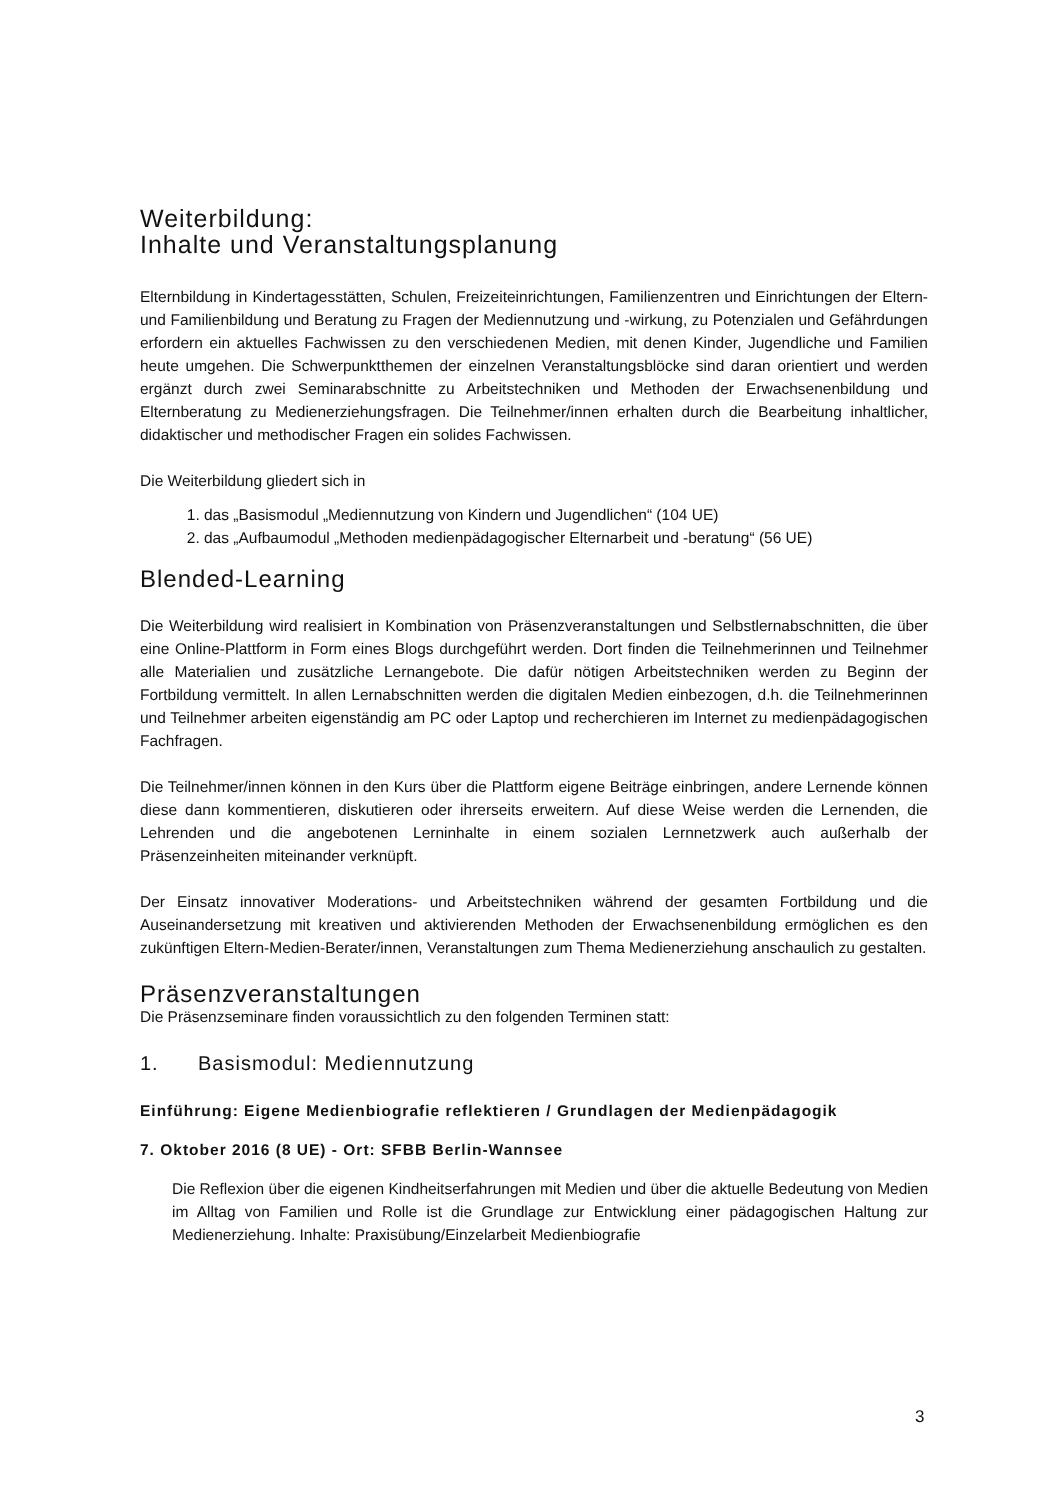Weiterbildung:
Inhalte und Veranstaltungsplanung
Elternbildung in Kindertagesstätten, Schulen, Freizeiteinrichtungen, Familienzentren und Einrichtungen der Eltern- und Familienbildung und Beratung zu Fragen der Mediennutzung und -wirkung, zu Potenzialen und Gefährdungen erfordern ein aktuelles Fachwissen zu den verschiedenen Medien, mit denen Kinder, Jugendliche und Familien heute umgehen. Die Schwerpunktthemen der einzelnen Veranstaltungsblöcke sind daran orientiert und werden ergänzt durch zwei Seminarabschnitte zu Arbeitstechniken und Methoden der Erwachsenenbildung und Elternberatung zu Medienerziehungsfragen. Die Teilnehmer/innen erhalten durch die Bearbeitung inhaltlicher, didaktischer und methodischer Fragen ein solides Fachwissen.
Die Weiterbildung gliedert sich in
1. das „Basismodul „Mediennutzung von Kindern und Jugendlichen“ (104 UE)
2. das „Aufbaumodul „Methoden medienpädagogischer Elternarbeit und -beratung“ (56 UE)
Blended-Learning
Die Weiterbildung wird realisiert in Kombination von Präsenzveranstaltungen und Selbstlernabschnitten, die über eine Online-Plattform in Form eines Blogs durchgeführt werden. Dort finden die Teilnehmerinnen und Teilnehmer alle Materialien und zusätzliche Lernangebote. Die dafür nötigen Arbeitstechniken werden zu Beginn der Fortbildung vermittelt. In allen Lernabschnitten werden die digitalen Medien einbezogen, d.h. die Teilnehmerinnen und Teilnehmer arbeiten eigenständig am PC oder Laptop und recherchieren im Internet zu medienpädagogischen Fachfragen.
Die Teilnehmer/innen können in den Kurs über die Plattform eigene Beiträge einbringen, andere Lernende können diese dann kommentieren, diskutieren oder ihrerseits erweitern. Auf diese Weise werden die Lernenden, die Lehrenden und die angebotenen Lerninhalte in einem sozialen Lernnetzwerk auch außerhalb der Präsenzeinheiten miteinander verknüpft.
Der Einsatz innovativer Moderations- und Arbeitstechniken während der gesamten Fortbildung und die Auseinandersetzung mit kreativen und aktivierenden Methoden der Erwachsenenbildung ermöglichen es den zukünftigen Eltern-Medien-Berater/innen, Veranstaltungen zum Thema Medienerziehung anschaulich zu gestalten.
Präsenzveranstaltungen
Die Präsenzseminare finden voraussichtlich zu den folgenden Terminen statt:
1. Basismodul: Mediennutzung
Einführung: Eigene Medienbiografie reflektieren / Grundlagen der Medienpädagogik
7. Oktober 2016 (8 UE) - Ort: SFBB Berlin-Wannsee
Die Reflexion über die eigenen Kindheitserfahrungen mit Medien und über die aktuelle Bedeutung von Medien im Alltag von Familien und Rolle ist die Grundlage zur Entwicklung einer pädagogischen Haltung zur Medienerziehung. Inhalte: Praxisübung/Einzelarbeit Medienbiografie
3